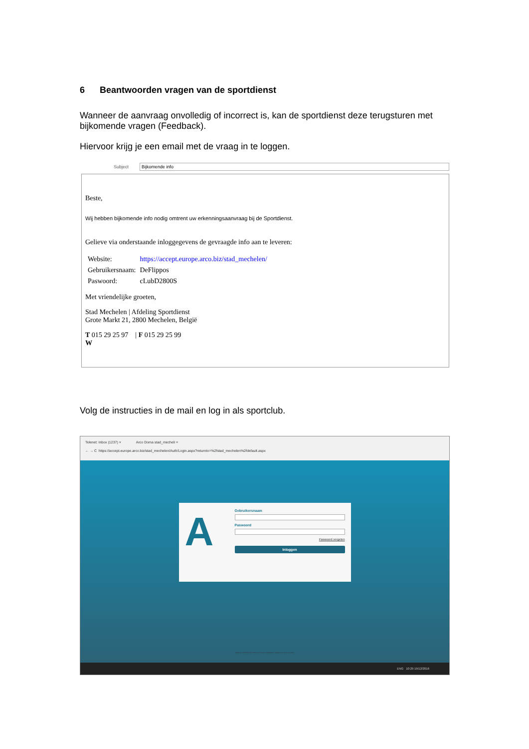6 Beantwoorden vragen van de sportdienst
Wanneer de aanvraag onvolledig of incorrect is, kan de sportdienst deze terugsturen met bijkomende vragen (Feedback).
Hiervoor krijg je een email met de vraag in te loggen.
Subject
Bijkomende info
Beste,
Wij hebben bijkomende info nodig omtrent uw erkenningsaanvraag bij de Sportdienst.
Gelieve via onderstaande inloggegevens de gevraagde info aan te leveren:
| Website: | https://accept.europe.arco.biz/stad_mechelen/ |
| Gebruikersnaam: | DeFlippos |
| Paswoord: | cLubD2800S |
Met vriendelijke groeten,
Stad Mechelen | Afdeling Sportdienst
Grote Markt 21, 2800 Mechelen, België
T 015 29 25 97 | F 015 29 25 99
W
Volg de instructies in de mail en log in als sportclub.
Telenet: Inbox (1237) × Arco Doma stad_mecheli ×
← → C https://accept.europe.arco.biz/stad_mechelen/Auth/Login.aspx?returnto=%2fstad_mechelen%2fdefault.aspx
A
Gebruikersnaam
Paswoord
Paswoord vergeten
Inloggen
Applicatie ontwikkeld door ARCO Information ©2000-2016. Geladen in 0.0011 seconden.
ENG 10:29 19/12/2016